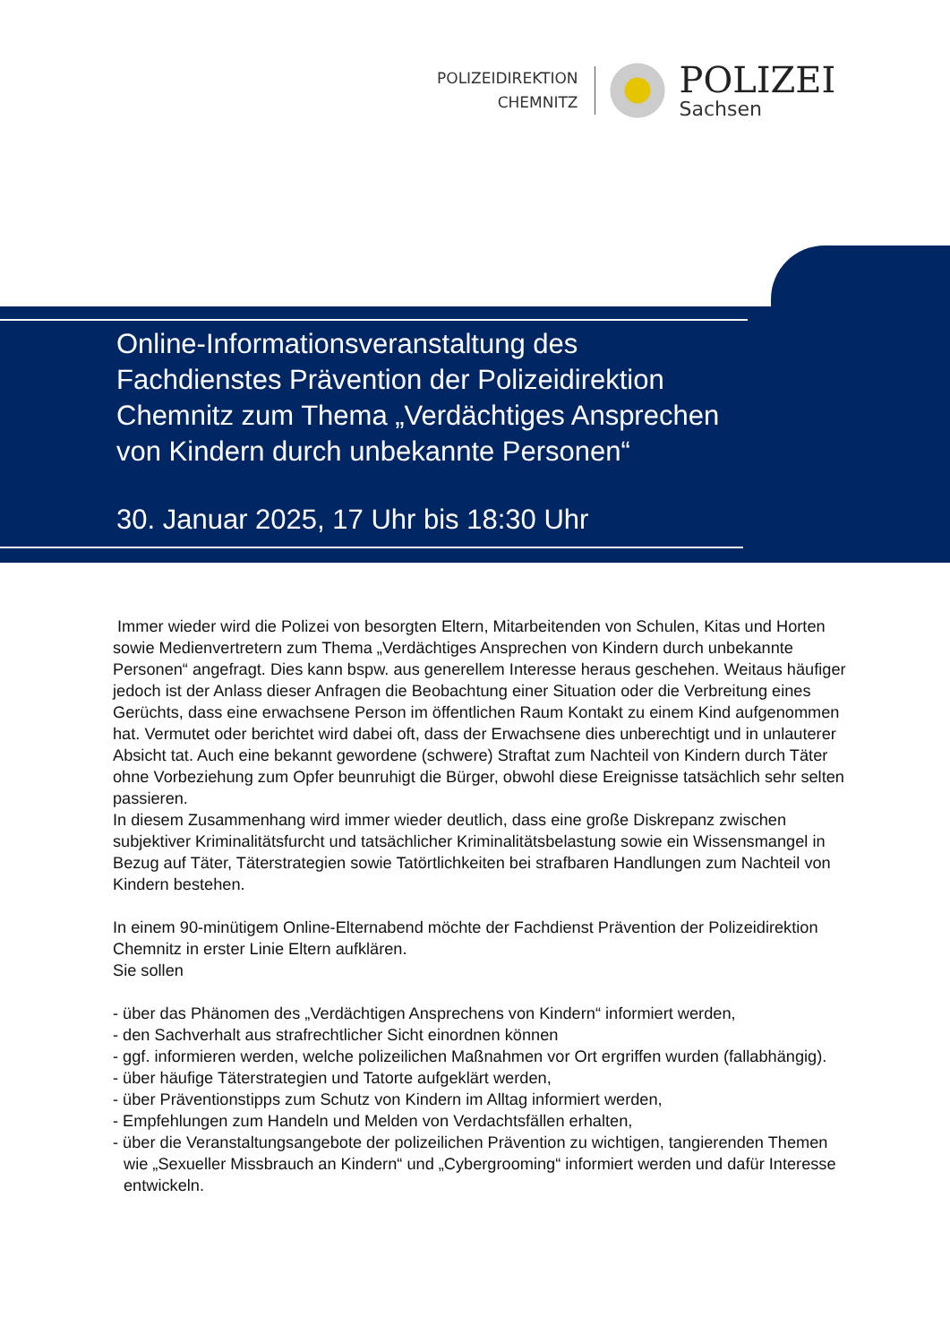POLIZEIDIREKTION
CHEMNITZ
POLIZEI
Sachsen
Online-Informationsveranstaltung des
Fachdienstes Prävention der Polizeidirektion
Chemnitz zum Thema „Verdächtiges Ansprechen
von Kindern durch unbekannte Personen“
30. Januar 2025, 17 Uhr bis 18:30 Uhr
Immer wieder wird die Polizei von besorgten Eltern, Mitarbeitenden von Schulen, Kitas und Horten sowie Medienvertretern zum Thema „Verdächtiges Ansprechen von Kindern durch unbekannte Personen“ angefragt. Dies kann bspw. aus generellem Interesse heraus geschehen. Weitaus häufiger jedoch ist der Anlass dieser Anfragen die Beobachtung einer Situation oder die Verbreitung eines Gerüchts, dass eine erwachsene Person im öffentlichen Raum Kontakt zu einem Kind aufgenommen hat. Vermutet oder berichtet wird dabei oft, dass der Erwachsene dies unberechtigt und in unlauterer Absicht tat. Auch eine bekannt gewordene (schwere) Straftat zum Nachteil von Kindern durch Täter ohne Vorbeziehung zum Opfer beunruhigt die Bürger, obwohl diese Ereignisse tatsächlich sehr selten passieren.
In diesem Zusammenhang wird immer wieder deutlich, dass eine große Diskrepanz zwischen subjektiver Kriminalitätsfurcht und tatsächlicher Kriminalitätsbelastung sowie ein Wissensmangel in Bezug auf Täter, Täterstrategien sowie Tatörtlichkeiten bei strafbaren Handlungen zum Nachteil von Kindern bestehen.
In einem 90-minütigem Online-Elternabend möchte der Fachdienst Prävention der Polizeidirektion Chemnitz in erster Linie Eltern aufklären.
Sie sollen
- über das Phänomen des „Verdächtigen Ansprechens von Kindern“ informiert werden,
- den Sachverhalt aus strafrechtlicher Sicht einordnen können
- ggf. informieren werden, welche polizeilichen Maßnahmen vor Ort ergriffen wurden (fallabhängig).
- über häufige Täterstrategien und Tatorte aufgeklärt werden,
- über Präventionstipps zum Schutz von Kindern im Alltag informiert werden,
- Empfehlungen zum Handeln und Melden von Verdachtsfällen erhalten,
- über die Veranstaltungsangebote der polizeilichen Prävention zu wichtigen, tangierenden Themen wie „Sexueller Missbrauch an Kindern“ und „Cybergrooming“ informiert werden und dafür Interesse entwickeln.